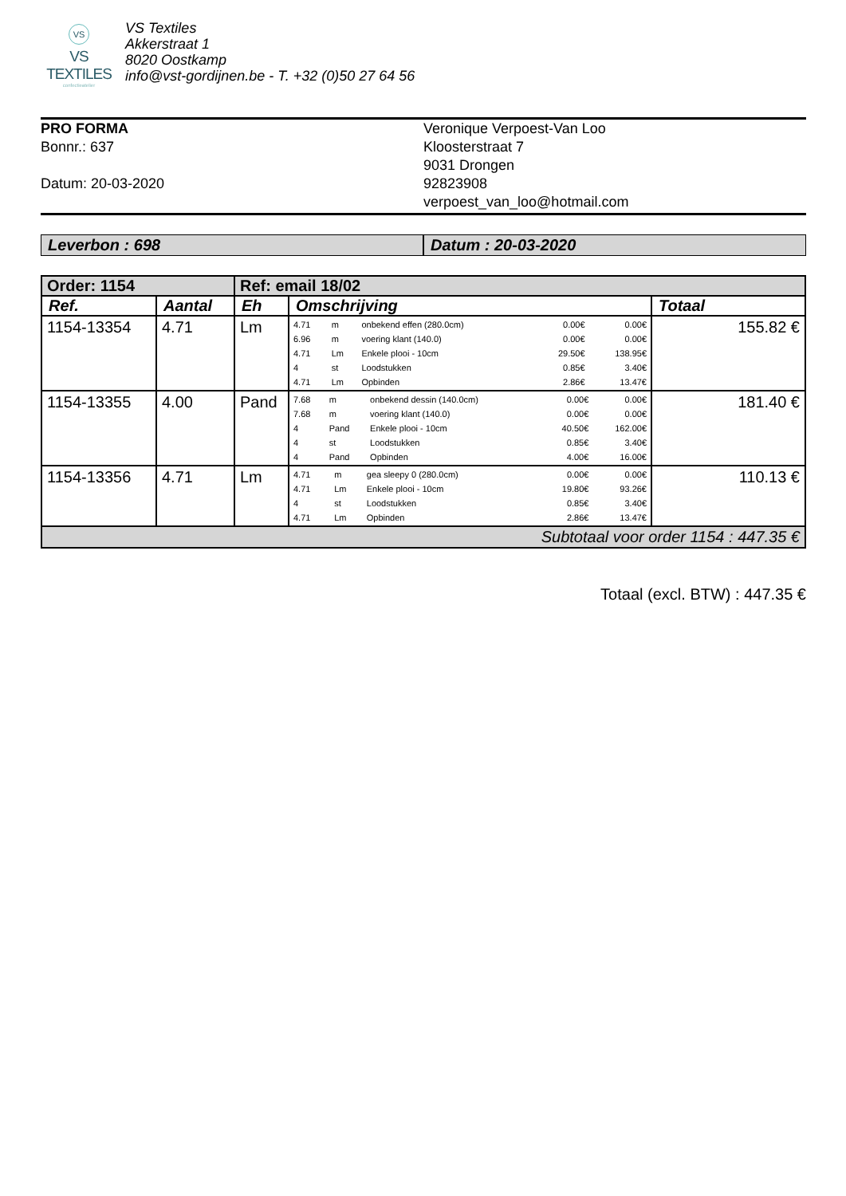VS
VS TEXTILES
confectieatelier
VS Textiles
Akkerstraat 1
8020 Oostkamp
info@vst-gordijnen.be - T. +32 (0)50 27 64 56
PRO FORMA
Bonnr.: 637
Datum: 20-03-2020
Veronique Verpoest-Van Loo
Kloosterstraat 7
9031 Drongen
92823908
verpoest_van_loo@hotmail.com
Leverbon : 698 Datum : 20-03-2020
| Order: 1154 | | Ref: email 18/02 | | |
| Ref. | Aantal | Eh | Omschrijving | Totaal |
| 1154-13354 | 4.71 | Lm | / 4.71 / m / onbekend effen (280.0cm) / 0.00€ / 0.00€ / / 6.96 / m / voering klant (140.0) / 0.00€ / 0.00€ / / 4.71 / Lm / Enkele plooi - 10cm / 29.50€ / 138.95€ / / 4 / st / Loodstukken / 0.85€ / 3.40€ / / 4.71 / Lm / Opbinden / 2.86€ / 13.47€ / | 155.82 € |
| 1154-13355 | 4.00 | Pand | / 7.68 / m / onbekend dessin (140.0cm) / 0.00€ / 0.00€ / / 7.68 / m / voering klant (140.0) / 0.00€ / 0.00€ / / 4 / Pand / Enkele plooi - 10cm / 40.50€ / 162.00€ / / 4 / st / Loodstukken / 0.85€ / 3.40€ / / 4 / Pand / Opbinden / 4.00€ / 16.00€ / | 181.40 € |
| 1154-13356 | 4.71 | Lm | / 4.71 / m / gea sleepy 0 (280.0cm) / 0.00€ / 0.00€ / / 4.71 / Lm / Enkele plooi - 10cm / 19.80€ / 93.26€ / / 4 / st / Loodstukken / 0.85€ / 3.40€ / / 4.71 / Lm / Opbinden / 2.86€ / 13.47€ / | 110.13 € |
| Subtotaal voor order 1154 : 447.35 € | | | | |
Totaal (excl. BTW) : 447.35 €